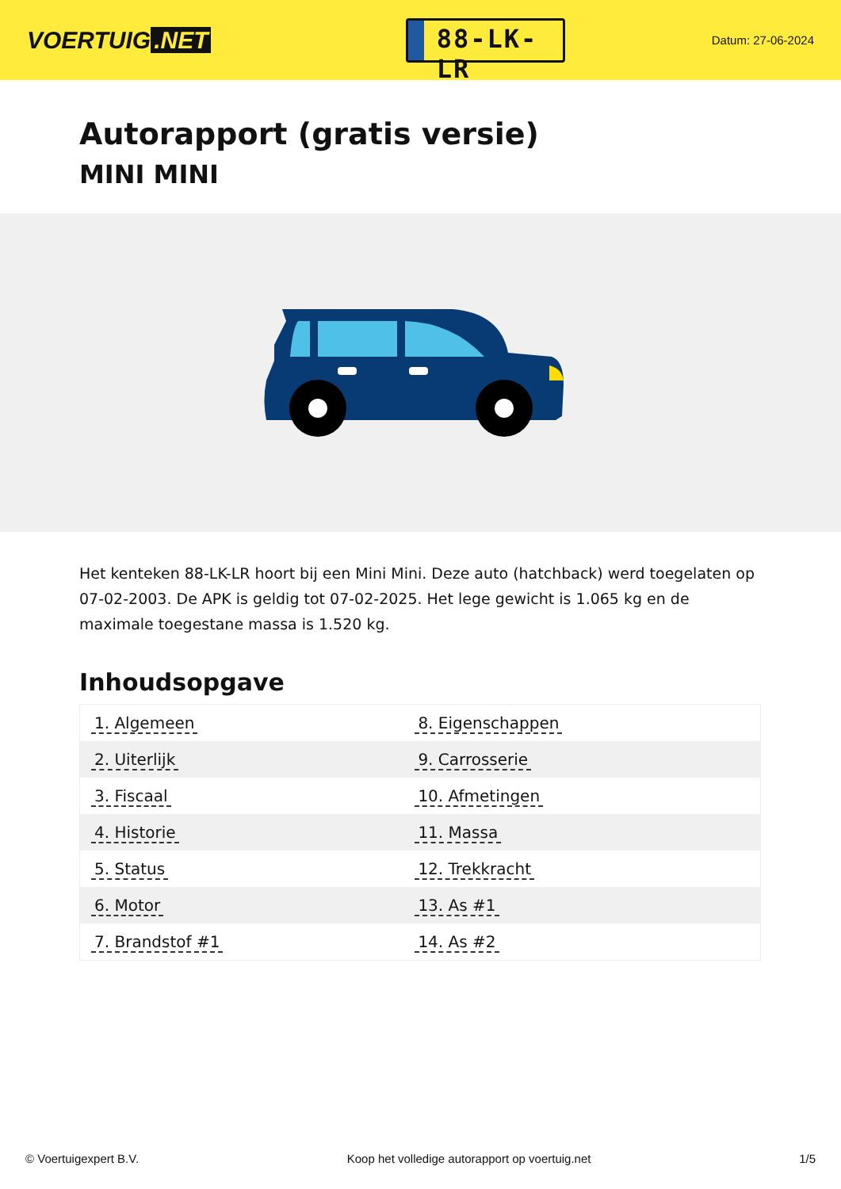VOERTUIG.NET
88-LK-LR
Datum: 27-06-2024
Autorapport (gratis versie)
MINI MINI
Het kenteken 88-LK-LR hoort bij een Mini Mini. Deze auto (hatchback) werd toegelaten op 07-02-2003. De APK is geldig tot 07-02-2025. Het lege gewicht is 1.065 kg en de maximale toegestane massa is 1.520 kg.
Inhoudsopgave
| 1. Algemeen | 8. Eigenschappen |
| 2. Uiterlijk | 9. Carrosserie |
| 3. Fiscaal | 10. Afmetingen |
| 4. Historie | 11. Massa |
| 5. Status | 12. Trekkracht |
| 6. Motor | 13. As #1 |
| 7. Brandstof #1 | 14. As #2 |
© Voertuigexpert B.V. Koop het volledige autorapport op voertuig.net
1/5